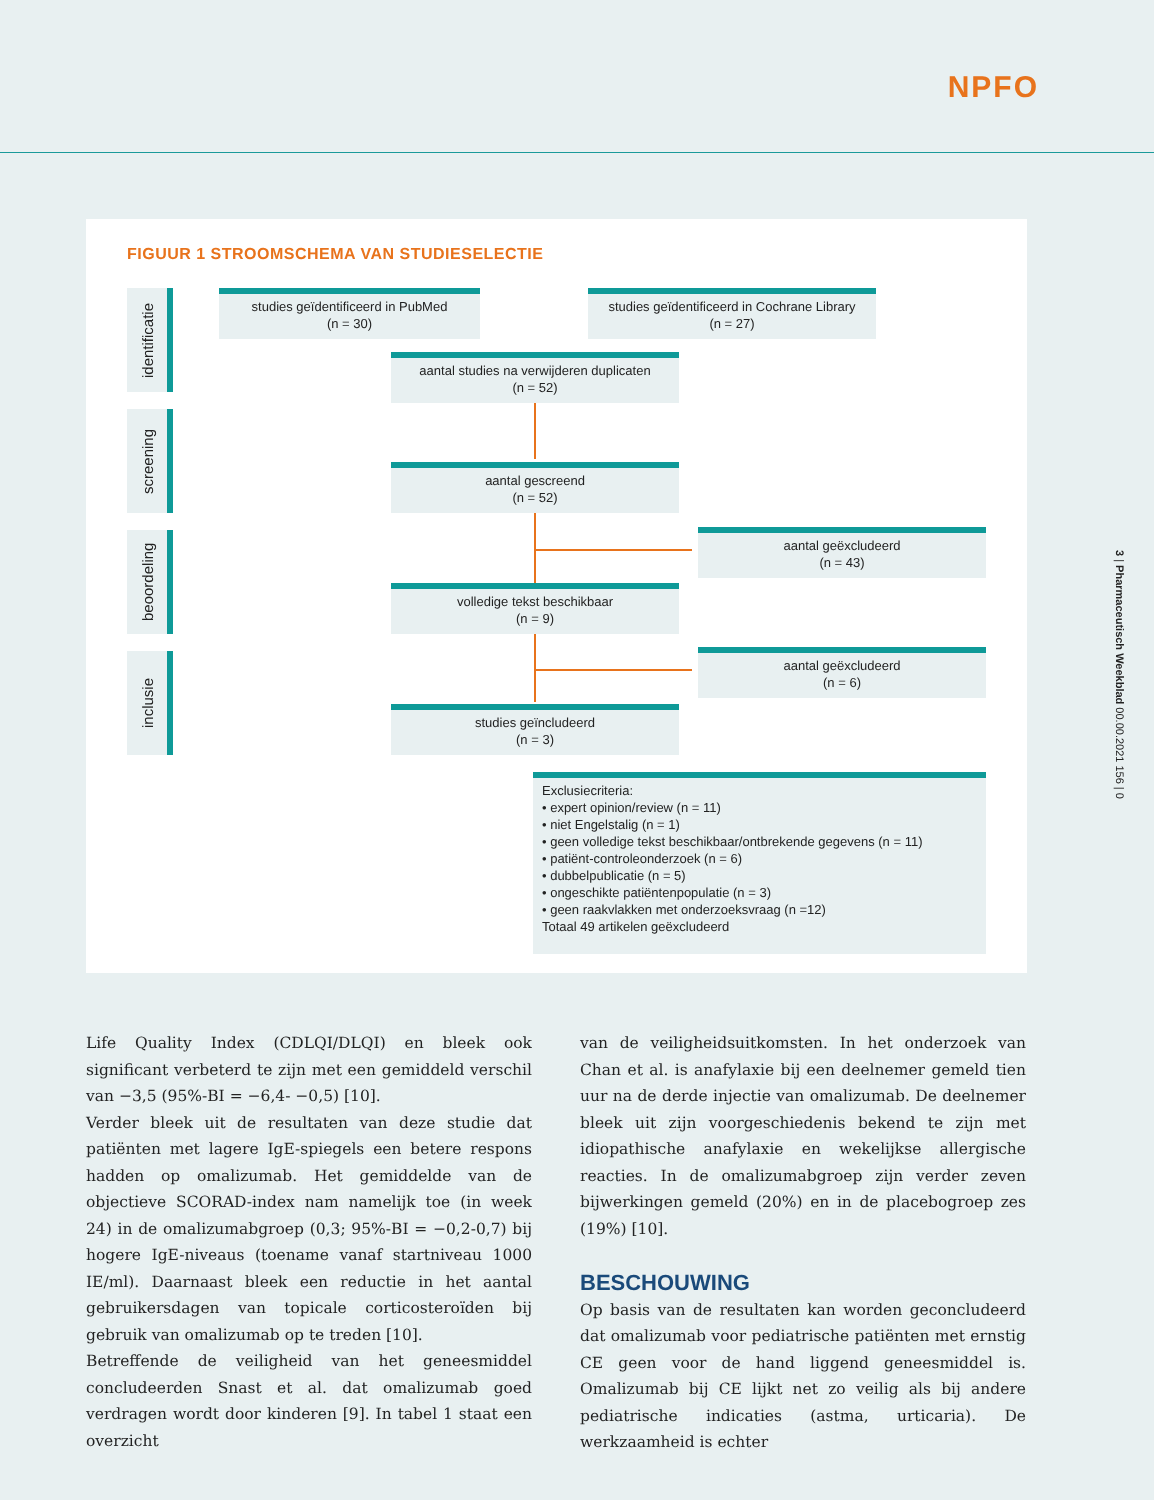NPFO
3 | Pharmaceutisch Weekblad 00.00.2021 156 | 0
FIGUUR 1 STROOMSCHEMA VAN STUDIESELECTIE
identificatie
screening
beoordeling
inclusie
studies geïdentificeerd in PubMed
(n = 30)
studies geïdentificeerd in Cochrane Library
(n = 27)
aantal studies na verwijderen duplicaten
(n = 52)
aantal gescreend
(n = 52)
aantal geëxcludeerd
(n = 43)
volledige tekst beschikbaar
(n = 9)
aantal geëxcludeerd
(n = 6)
studies geïncludeerd
(n = 3)
Exclusiecriteria:
• expert opinion/review (n = 11)
• niet Engelstalig (n = 1)
• geen volledige tekst beschikbaar/ontbrekende gegevens (n = 11)
• patiënt-controleonderzoek (n = 6)
• dubbelpublicatie (n = 5)
• ongeschikte patiëntenpopulatie (n = 3)
• geen raakvlakken met onderzoeksvraag (n =12)
Totaal 49 artikelen geëxcludeerd
Life Quality Index (CDLQI/DLQI) en bleek ook significant verbeterd te zijn met een gemiddeld verschil van −3,5 (95%-BI = −6,4- −0,5) [10].
Verder bleek uit de resultaten van deze studie dat patiënten met lagere IgE-spiegels een betere respons hadden op omalizumab. Het gemiddelde van de objectieve SCORAD-index nam namelijk toe (in week 24) in de omalizumabgroep (0,3; 95%-BI = −0,2-0,7) bij hogere IgE-niveaus (toename vanaf startniveau 1000 IE/ml). Daarnaast bleek een reductie in het aantal gebruikersdagen van topicale corticosteroïden bij gebruik van omalizumab op te treden [10].
Betreffende de veiligheid van het geneesmiddel concludeerden Snast et al. dat omalizumab goed verdragen wordt door kinderen [9]. In tabel 1 staat een overzicht
van de veiligheidsuitkomsten. In het onderzoek van Chan et al. is anafylaxie bij een deelnemer gemeld tien uur na de derde injectie van omalizumab. De deelnemer bleek uit zijn voorgeschiedenis bekend te zijn met idiopathische anafylaxie en wekelijkse allergische reacties. In de omalizumabgroep zijn verder zeven bijwerkingen gemeld (20%) en in de placebogroep zes (19%) [10].
BESCHOUWING
Op basis van de resultaten kan worden geconcludeerd dat omalizumab voor pediatrische patiënten met ernstig CE geen voor de hand liggend geneesmiddel is. Omalizumab bij CE lijkt net zo veilig als bij andere pediatrische indicaties (astma, urticaria). De werkzaamheid is echter